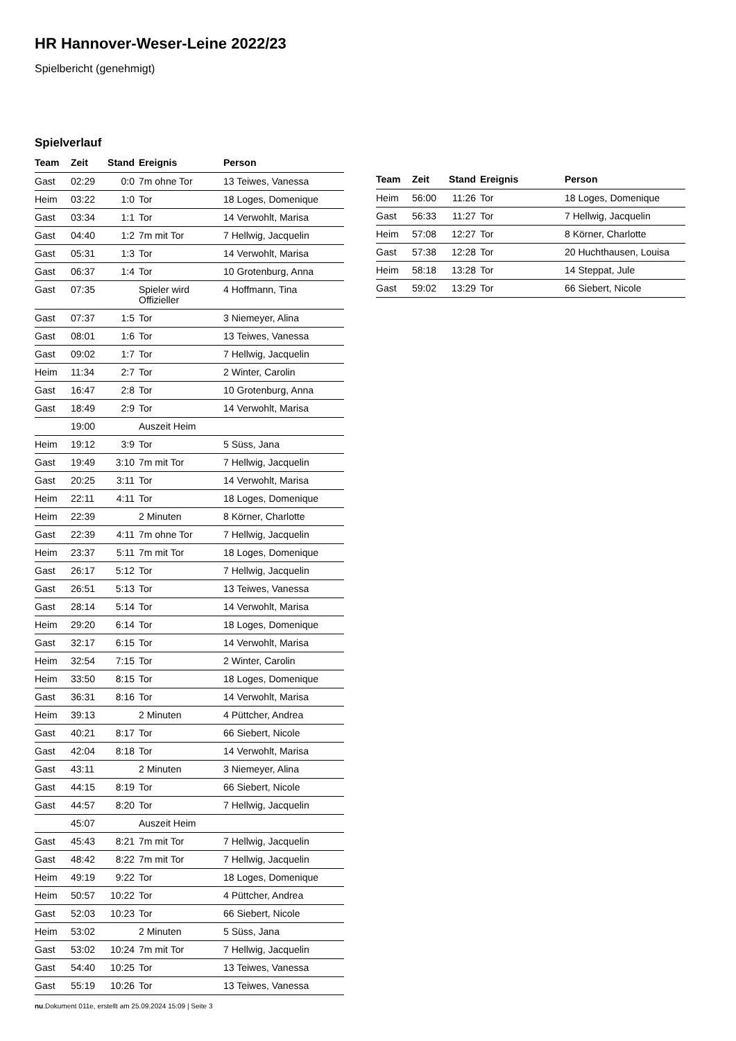HR Hannover-Weser-Leine 2022/23
Spielbericht (genehmigt)
Spielverlauf
| Team | Zeit | Stand | Ereignis | Person |
| --- | --- | --- | --- | --- |
| Gast | 02:29 | 0:0 | 7m ohne Tor | 13 Teiwes, Vanessa |
| Heim | 03:22 | 1:0 | Tor | 18 Loges, Domenique |
| Gast | 03:34 | 1:1 | Tor | 14 Verwohlt, Marisa |
| Gast | 04:40 | 1:2 | 7m mit Tor | 7 Hellwig, Jacquelin |
| Gast | 05:31 | 1:3 | Tor | 14 Verwohlt, Marisa |
| Gast | 06:37 | 1:4 | Tor | 10 Grotenburg, Anna |
| Gast | 07:35 | | Spieler wird Offizieller | 4 Hoffmann, Tina |
| Gast | 07:37 | 1:5 | Tor | 3 Niemeyer, Alina |
| Gast | 08:01 | 1:6 | Tor | 13 Teiwes, Vanessa |
| Gast | 09:02 | 1:7 | Tor | 7 Hellwig, Jacquelin |
| Heim | 11:34 | 2:7 | Tor | 2 Winter, Carolin |
| Gast | 16:47 | 2:8 | Tor | 10 Grotenburg, Anna |
| Gast | 18:49 | 2:9 | Tor | 14 Verwohlt, Marisa |
| | 19:00 | | Auszeit Heim | |
| Heim | 19:12 | 3:9 | Tor | 5 Süss, Jana |
| Gast | 19:49 | 3:10 | 7m mit Tor | 7 Hellwig, Jacquelin |
| Gast | 20:25 | 3:11 | Tor | 14 Verwohlt, Marisa |
| Heim | 22:11 | 4:11 | Tor | 18 Loges, Domenique |
| Heim | 22:39 | | 2 Minuten | 8 Körner, Charlotte |
| Gast | 22:39 | 4:11 | 7m ohne Tor | 7 Hellwig, Jacquelin |
| Heim | 23:37 | 5:11 | 7m mit Tor | 18 Loges, Domenique |
| Gast | 26:17 | 5:12 | Tor | 7 Hellwig, Jacquelin |
| Gast | 26:51 | 5:13 | Tor | 13 Teiwes, Vanessa |
| Gast | 28:14 | 5:14 | Tor | 14 Verwohlt, Marisa |
| Heim | 29:20 | 6:14 | Tor | 18 Loges, Domenique |
| Gast | 32:17 | 6:15 | Tor | 14 Verwohlt, Marisa |
| Heim | 32:54 | 7:15 | Tor | 2 Winter, Carolin |
| Heim | 33:50 | 8:15 | Tor | 18 Loges, Domenique |
| Gast | 36:31 | 8:16 | Tor | 14 Verwohlt, Marisa |
| Heim | 39:13 | | 2 Minuten | 4 Püttcher, Andrea |
| Gast | 40:21 | 8:17 | Tor | 66 Siebert, Nicole |
| Gast | 42:04 | 8:18 | Tor | 14 Verwohlt, Marisa |
| Gast | 43:11 | | 2 Minuten | 3 Niemeyer, Alina |
| Gast | 44:15 | 8:19 | Tor | 66 Siebert, Nicole |
| Gast | 44:57 | 8:20 | Tor | 7 Hellwig, Jacquelin |
| | 45:07 | | Auszeit Heim | |
| Gast | 45:43 | 8:21 | 7m mit Tor | 7 Hellwig, Jacquelin |
| Gast | 48:42 | 8:22 | 7m mit Tor | 7 Hellwig, Jacquelin |
| Heim | 49:19 | 9:22 | Tor | 18 Loges, Domenique |
| Heim | 50:57 | 10:22 | Tor | 4 Püttcher, Andrea |
| Gast | 52:03 | 10:23 | Tor | 66 Siebert, Nicole |
| Heim | 53:02 | | 2 Minuten | 5 Süss, Jana |
| Gast | 53:02 | 10:24 | 7m mit Tor | 7 Hellwig, Jacquelin |
| Gast | 54:40 | 10:25 | Tor | 13 Teiwes, Vanessa |
| Gast | 55:19 | 10:26 | Tor | 13 Teiwes, Vanessa |
| Team | Zeit | Stand | Ereignis | Person |
| --- | --- | --- | --- | --- |
| Heim | 56:00 | 11:26 | Tor | 18 Loges, Domenique |
| Gast | 56:33 | 11:27 | Tor | 7 Hellwig, Jacquelin |
| Heim | 57:08 | 12:27 | Tor | 8 Körner, Charlotte |
| Gast | 57:38 | 12:28 | Tor | 20 Huchthausen, Louisa |
| Heim | 58:18 | 13:28 | Tor | 14 Steppat, Jule |
| Gast | 59:02 | 13:29 | Tor | 66 Siebert, Nicole |
nu.Dokument 011e, erstellt am 25.09.2024 15:09 | Seite 3